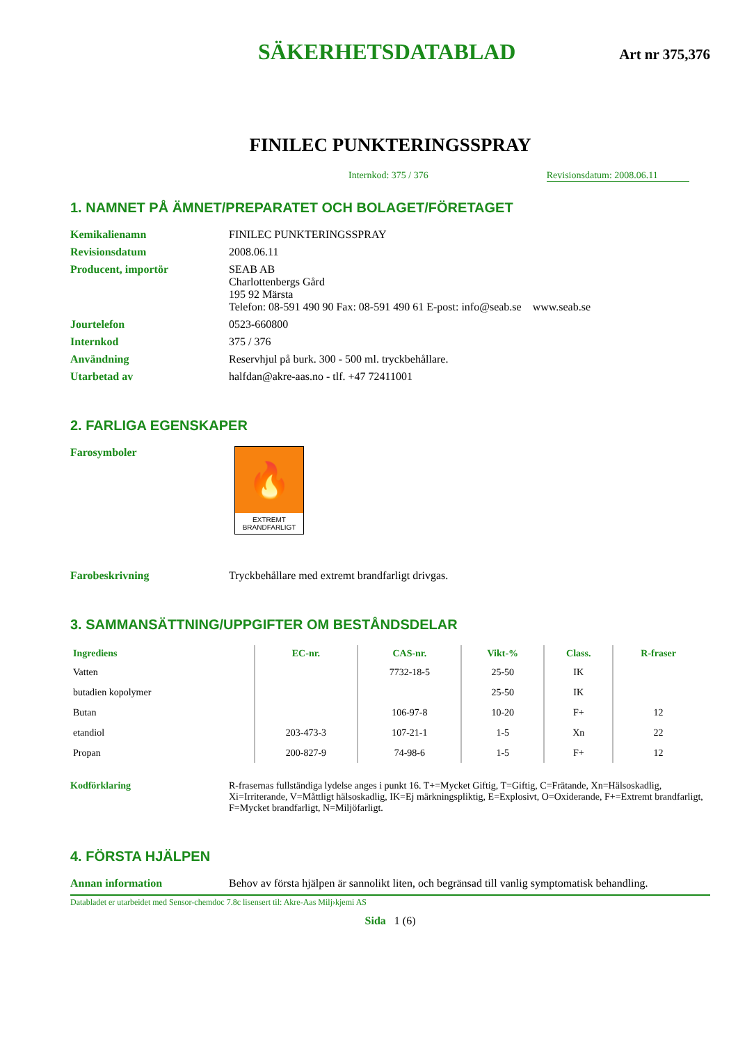SÄKERHETSDATABLAD Art nr 375,376
FINILEC PUNKTERINGSSPRAY
Internkod: 375 / 376 Revisionsdatum: 2008.06.11
1. NAMNET PÅ ÄMNET/PREPARATET OCH BOLAGET/FÖRETAGET
Kemikalienamn FINILEC PUNKTERINGSSPRAY
Revisionsdatum 2008.06.11
Producent, importör SEAB AB
Charlottenbergs Gård
195 92 Märsta
Telefon: 08-591 490 90 Fax: 08-591 490 61 E-post: info@seab.se www.seab.se
Jourtelefon 0523-660800
Internkod 375 / 376
Användning Reservhjul på burk. 300 - 500 ml. tryckbehållare.
Utarbetad av halfdan@akre-aas.no - tlf. +47 72411001
2. FARLIGA EGENSKAPER
Farosymboler
🔥
EXTREMT BRANDFARLIGT
Farobeskrivning Tryckbehållare med extremt brandfarligt drivgas.
3. SAMMANSÄTTNING/UPPGIFTER OM BESTÅNDSDELAR
| Ingrediens | EC-nr. | CAS-nr. | Vikt-% | Class. | R-fraser |
| --- | --- | --- | --- | --- | --- |
| Vatten | | 7732-18-5 | 25-50 | IK | |
| butadien kopolymer | | | 25-50 | IK | |
| Butan | | 106-97-8 | 10-20 | F+ | 12 |
| etandiol | 203-473-3 | 107-21-1 | 1-5 | Xn | 22 |
| Propan | 200-827-9 | 74-98-6 | 1-5 | F+ | 12 |
Kodförklaring R-frasernas fullständiga lydelse anges i punkt 16. T+=Mycket Giftig, T=Giftig, C=Frätande, Xn=Hälsoskadlig, Xi=Irriterande, V=Måttligt hälsoskadlig, IK=Ej märkningspliktig, E=Explosivt, O=Oxiderande, F+=Extremt brandfarligt, F=Mycket brandfarligt, N=Miljöfarligt.
4. FÖRSTA HJÄLPEN
Annan information Behov av första hjälpen är sannolikt liten, och begränsad till vanlig symptomatisk behandling.
Databladet er utarbeidet med Sensor-chemdoc 7.8c lisensert til: Akre-Aas Milj›kjemi AS
Sida 1 (6)